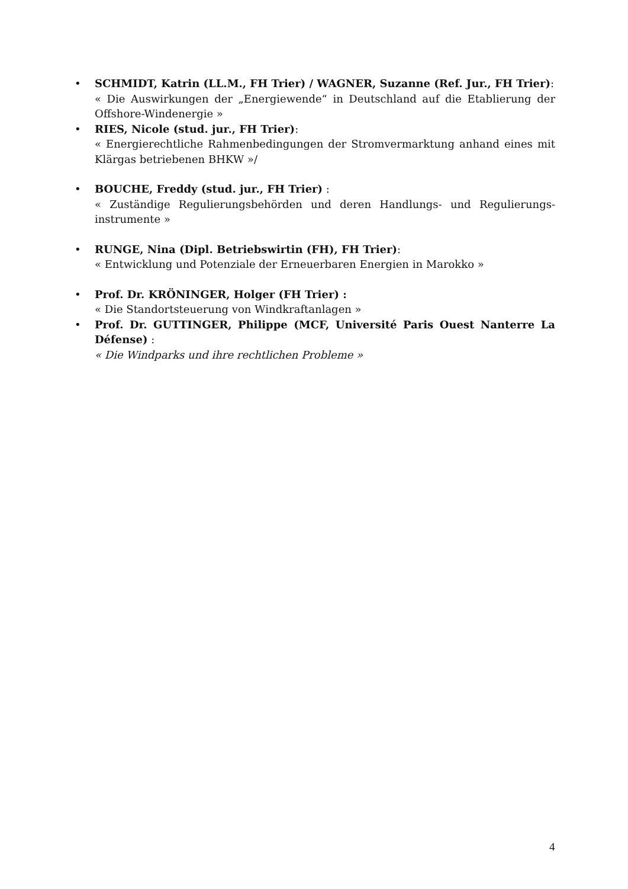• SCHMIDT, Katrin (LL.M., FH Trier) / WAGNER, Suzanne (Ref. Jur., FH Trier):
« Die Auswirkungen der „Energiewende“ in Deutschland auf die Etablierung der Offshore-Windenergie »
• RIES, Nicole (stud. jur., FH Trier):
« Energierechtliche Rahmenbedingungen der Stromvermarktung anhand eines mit Klärgas betriebenen BHKW »/
• BOUCHE, Freddy (stud. jur., FH Trier) :
« Zuständige Regulierungsbehörden und deren Handlungs- und Regulierungs-instrumente »
• RUNGE, Nina (Dipl. Betriebswirtin (FH), FH Trier):
« Entwicklung und Potenziale der Erneuerbaren Energien in Marokko »
• Prof. Dr. KRÖNINGER, Holger (FH Trier) :
« Die Standortsteuerung von Windkraftanlagen »
• Prof. Dr. GUTTINGER, Philippe (MCF, Université Paris Ouest Nanterre La Défense) :
« Die Windparks und ihre rechtlichen Probleme »
4